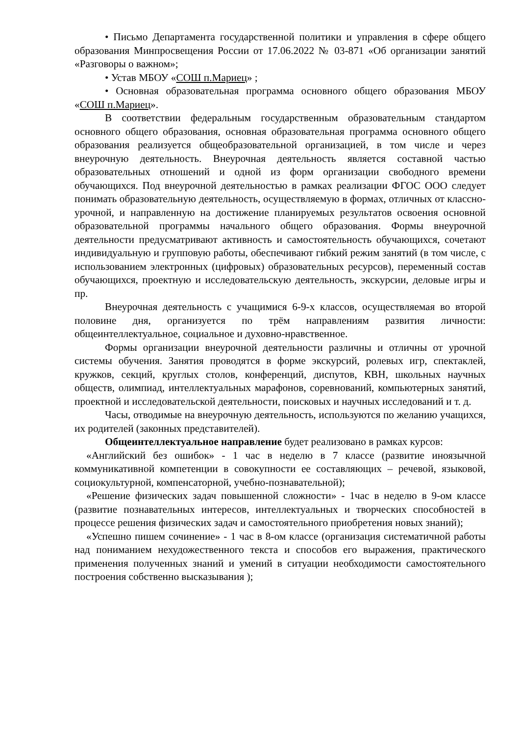• Письмо Департамента государственной политики и управления в сфере общего образования Минпросвещения России от 17.06.2022 № 03-871 «Об организации занятий «Разговоры о важном»;
• Устав МБОУ «СОШ п.Мариец» ;
• Основная образовательная программа основного общего образования МБОУ «СОШ п.Мариец».
В соответствии федеральным государственным образовательным стандартом основного общего образования, основная образовательная программа основного общего образования реализуется общеобразовательной организацией, в том числе и через внеурочную деятельность. Внеурочная деятельность является составной частью образовательных отношений и одной из форм организации свободного времени обучающихся. Под внеурочной деятельностью в рамках реализации ФГОС ООО следует понимать образовательную деятельность, осуществляемую в формах, отличных от классно-урочной, и направленную на достижение планируемых результатов освоения основной образовательной программы начального общего образования. Формы внеурочной деятельности предусматривают активность и самостоятельность обучающихся, сочетают индивидуальную и групповую работы, обеспечивают гибкий режим занятий (в том числе, с использованием электронных (цифровых) образовательных ресурсов), переменный состав обучающихся, проектную и исследовательскую деятельность, экскурсии, деловые игры и пр.
Внеурочная деятельность с учащимися 6-9-х классов, осуществляемая во второй половине дня, организуется по трём направлениям развития личности: общеинтеллектуальное, социальное и духовно-нравственное.
Формы организации внеурочной деятельности различны и отличны от урочной системы обучения. Занятия проводятся в форме экскурсий, ролевых игр, спектаклей, кружков, секций, круглых столов, конференций, диспутов, КВН, школьных научных обществ, олимпиад, интеллектуальных марафонов, соревнований, компьютерных занятий, проектной и исследовательской деятельности, поисковых и научных исследований и т. д.
Часы, отводимые на внеурочную деятельность, используются по желанию учащихся, их родителей (законных представителей).
Общеинтеллектуальное направление будет реализовано в рамках курсов:
«Английский без ошибок» - 1 час в неделю в 7 классе (развитие иноязычной коммуникативной компетенции в совокупности ее составляющих – речевой, языковой, социокультурной, компенсаторной, учебно-познавательной);
«Решение физических задач повышенной сложности» - 1час в неделю в 9-ом классе (развитие познавательных интересов, интеллектуальных и творческих способностей в процессе решения физических задач и самостоятельного приобретения новых знаний);
«Успешно пишем сочинение» - 1 час в 8-ом классе (организация систематичной работы над пониманием нехудожественного текста и способов его выражения, практического применения полученных знаний и умений в ситуации необходимости самостоятельного построения собственно высказывания );